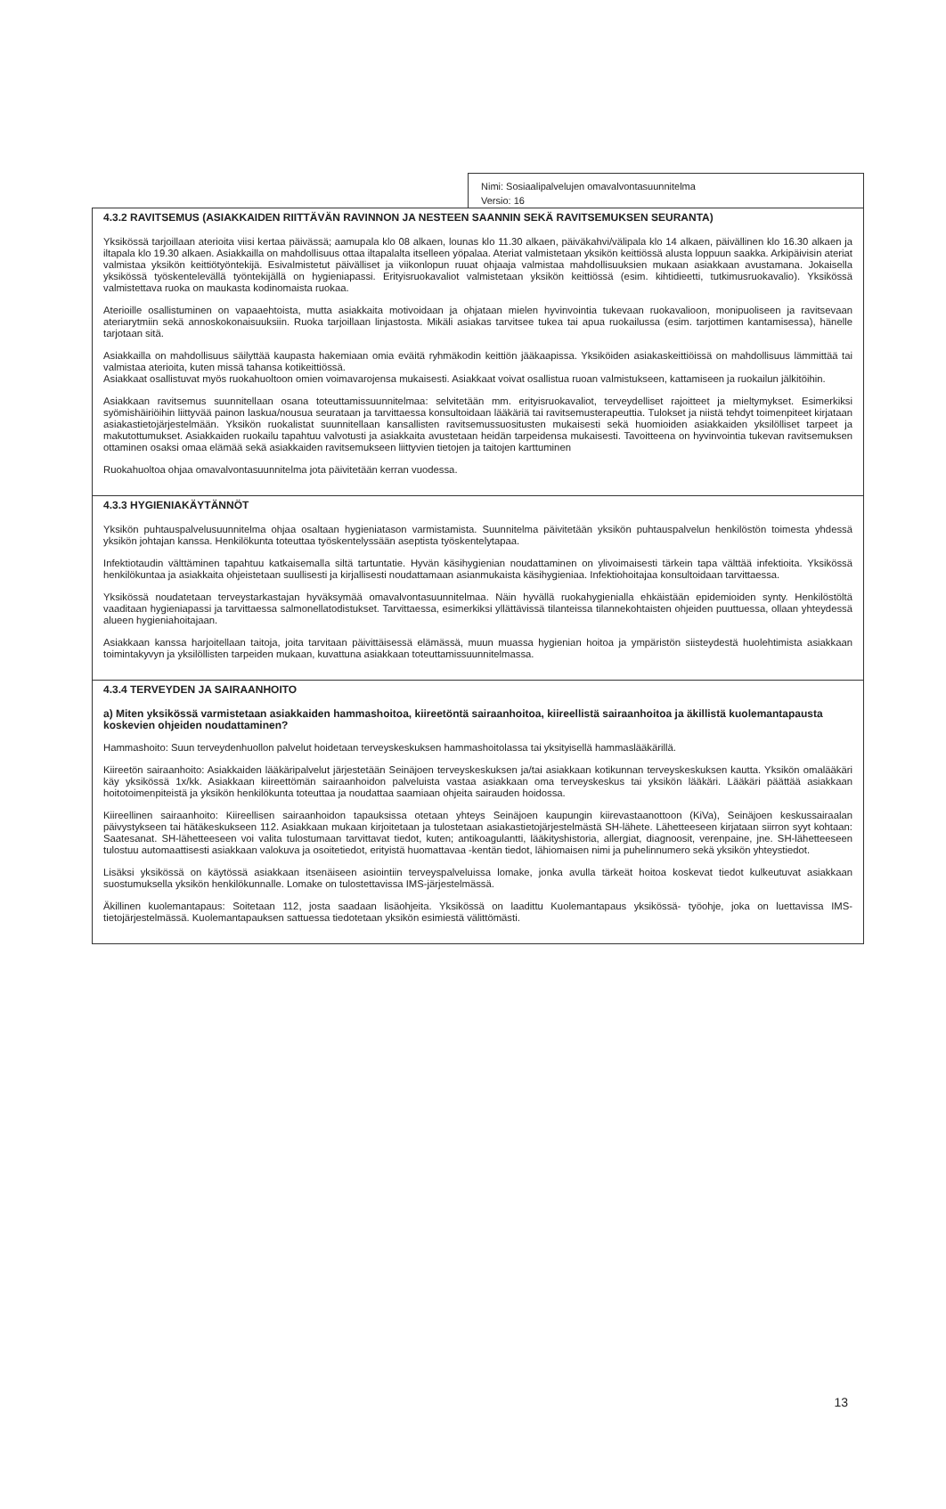Nimi: Sosiaalipalvelujen omavalvontasuunnitelma
Versio: 16
4.3.2 RAVITSEMUS (ASIAKKAIDEN RIITTÄVÄN RAVINNON JA NESTEEN SAANNIN SEKÄ RAVITSEMUKSEN SEURANTA)
Yksikössä tarjoillaan aterioita viisi kertaa päivässä; aamupala klo 08 alkaen, lounas klo 11.30 alkaen, päiväkahvi/välipala klo 14 alkaen, päivällinen klo 16.30 alkaen ja iltapala klo 19.30 alkaen. Asiakkailla on mahdollisuus ottaa iltapalalta itselleen yöpalaa. Ateriat valmistetaan yksikön keittiössä alusta loppuun saakka. Arkipäivisin ateriat valmistaa yksikön keittiötyöntekijä. Esivalmistetut päivälliset ja viikonlopun ruuat ohjaaja valmistaa mahdollisuuksien mukaan asiakkaan avustamana. Jokaisella yksikössä työskentelevällä työntekijällä on hygieniapassi. Erityisruokavaliot valmistetaan yksikön keittiössä (esim. kihtidieetti, tutkimusruokavalio). Yksikössä valmistettava ruoka on maukasta kodinomaista ruokaa.
Aterioille osallistuminen on vapaaehtoista, mutta asiakkaita motivoidaan ja ohjataan mielen hyvinvointia tukevaan ruokavalioon, monipuoliseen ja ravitsevaan ateriarytmiin sekä annoskokonaisuuksiin. Ruoka tarjoillaan linjastosta. Mikäli asiakas tarvitsee tukea tai apua ruokailussa (esim. tarjottimen kantamisessa), hänelle tarjotaan sitä.
Asiakkailla on mahdollisuus säilyttää kaupasta hakemiaan omia eväitä ryhmäkodin keittiön jääkaapissa. Yksiköiden asiakaskeittiöissä on mahdollisuus lämmittää tai valmistaa aterioita, kuten missä tahansa kotikeittiössä.
Asiakkaat osallistuvat myös ruokahuoltoon omien voimavarojensa mukaisesti. Asiakkaat voivat osallistua ruoan valmistukseen, kattamiseen ja ruokailun jälkitöihin.
Asiakkaan ravitsemus suunnitellaan osana toteuttamissuunnitelmaa: selvitetään mm. erityisruokavaliot, terveydelliset rajoitteet ja mieltymykset. Esimerkiksi syömishäiriöihin liittyvää painon laskua/nousua seurataan ja tarvittaessa konsultoidaan lääkäriä tai ravitsemusterapeuttia. Tulokset ja niistä tehdyt toimenpiteet kirjataan asiakastietojärjestelmään. Yksikön ruokalistat suunnitellaan kansallisten ravitsemussuositusten mukaisesti sekä huomioiden asiakkaiden yksilölliset tarpeet ja makutottumukset. Asiakkaiden ruokailu tapahtuu valvotusti ja asiakkaita avustetaan heidän tarpeidensa mukaisesti. Tavoitteena on hyvinvointia tukevan ravitsemuksen ottaminen osaksi omaa elämää sekä asiakkaiden ravitsemukseen liittyvien tietojen ja taitojen karttuminen
Ruokahuoltoa ohjaa omavalvontasuunnitelma jota päivitetään kerran vuodessa.
4.3.3 HYGIENIAKÄYTÄNNÖT
Yksikön puhtauspalvelusuunnitelma ohjaa osaltaan hygieniatason varmistamista. Suunnitelma päivitetään yksikön puhtauspalvelun henkilöstön toimesta yhdessä yksikön johtajan kanssa. Henkilökunta toteuttaa työskentelyssään aseptista työskentelytapaa.
Infektiotaudin välttäminen tapahtuu katkaisemalla siltä tartuntatie. Hyvän käsihygienian noudattaminen on ylivoimaisesti tärkein tapa välttää infektioita. Yksikössä henkilökuntaa ja asiakkaita ohjeistetaan suullisesti ja kirjallisesti noudattamaan asianmukaista käsihygieniaa. Infektiohoitajaa konsultoidaan tarvittaessa.
Yksikössä noudatetaan terveystarkastajan hyväksymää omavalvontasuunnitelmaa. Näin hyvällä ruokahygienialla ehkäistään epidemioiden synty. Henkilöstöltä vaaditaan hygieniapassi ja tarvittaessa salmonellatodistukset. Tarvittaessa, esimerkiksi yllättävissä tilanteissa tilannekohtaisten ohjeiden puuttuessa, ollaan yhteydessä alueen hygieniahoitajaan.
Asiakkaan kanssa harjoitellaan taitoja, joita tarvitaan päivittäisessä elämässä, muun muassa hygienian hoitoa ja ympäristön siisteydestä huolehtimista asiakkaan toimintakyvyn ja yksilöllisten tarpeiden mukaan, kuvattuna asiakkaan toteuttamissuunnitelmassa.
4.3.4 TERVEYDEN JA SAIRAANHOITO
a) Miten yksikössä varmistetaan asiakkaiden hammashoitoa, kiireetöntä sairaanhoitoa, kiireellistä sairaanhoitoa ja äkillistä kuolemantapausta koskevien ohjeiden noudattaminen?
Hammashoito: Suun terveydenhuollon palvelut hoidetaan terveyskeskuksen hammashoitolassa tai yksityisellä hammaslääkärillä.
Kiireetön sairaanhoito: Asiakkaiden lääkäripalvelut järjestetään Seinäjoen terveyskeskuksen ja/tai asiakkaan kotikunnan terveyskeskuksen kautta. Yksikön omalääkäri käy yksikössä 1x/kk. Asiakkaan kiireettömän sairaanhoidon palveluista vastaa asiakkaan oma terveyskeskus tai yksikön lääkäri. Lääkäri päättää asiakkaan hoitotoimenpiteistä ja yksikön henkilökunta toteuttaa ja noudattaa saamiaan ohjeita sairauden hoidossa.
Kiireellinen sairaanhoito: Kiireellisen sairaanhoidon tapauksissa otetaan yhteys Seinäjoen kaupungin kiirevastaanottoon (KiVa), Seinäjoen keskussairaalan päivystykseen tai hätäkeskukseen 112. Asiakkaan mukaan kirjoitetaan ja tulostetaan asiakastietojärjestelmästä SH-lähete. Lähetteeseen kirjataan siirron syyt kohtaan: Saatesanat. SH-lähetteeseen voi valita tulostumaan tarvittavat tiedot, kuten; antikoagulantti, lääkityshistoria, allergiat, diagnoosit, verenpaine, jne. SH-lähetteeseen tulostuu automaattisesti asiakkaan valokuva ja osoitetiedot, erityistä huomattavaa -kentän tiedot, lähiomaisen nimi ja puhelinnumero sekä yksikön yhteystiedot.
Lisäksi yksikössä on käytössä asiakkaan itsenäiseen asiointiin terveyspalveluissa lomake, jonka avulla tärkeät hoitoa koskevat tiedot kulkeutuvat asiakkaan suostumuksella yksikön henkilökunnalle. Lomake on tulostettavissa IMS-järjestelmässä.
Äkillinen kuolemantapaus: Soitetaan 112, josta saadaan lisäohjeita. Yksikössä on laadittu Kuolemantapaus yksikössä- työohje, joka on luettavissa IMS-tietojärjestelmässä. Kuolemantapauksen sattuessa tiedotetaan yksikön esimiestä välittömästi.
13